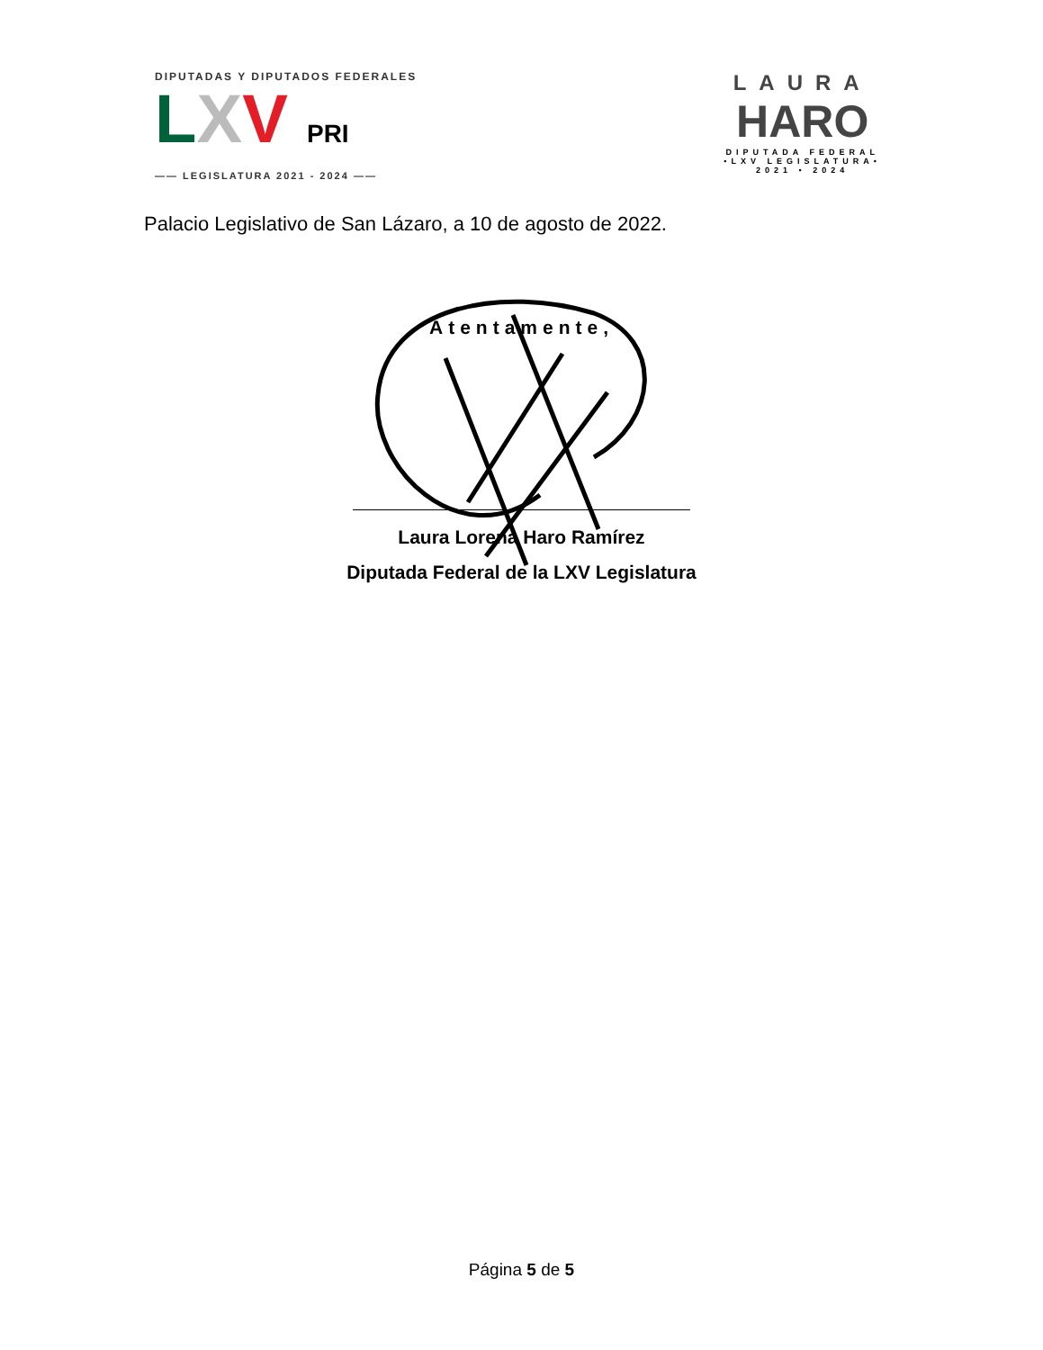DIPUTADAS Y DIPUTADOS FEDERALES
LXV PRI
—— LEGISLATURA 2021 - 2024 ——
LAURA
HARO
DIPUTADA FEDERAL
•LXV LEGISLATURA•
2021 • 2024
Palacio Legislativo de San Lázaro, a 10 de agosto de 2022.
Atentamente,
Laura Lorena Haro Ramírez
Diputada Federal de la LXV Legislatura
Página 5 de 5